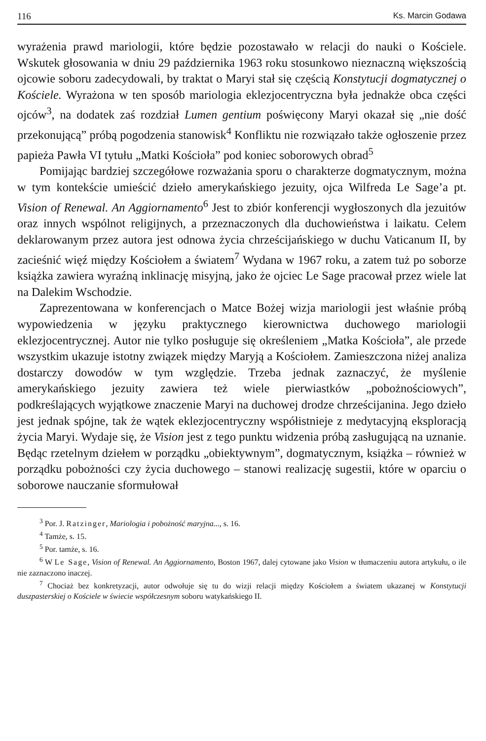116 Ks. Marcin Godawa
wyrażenia prawd mariologii, które będzie pozostawało w relacji do nauki o Kościele. Wskutek głosowania w dniu 29 października 1963 roku stosunkowo nieznaczną większością ojcowie soboru zadecydowali, by traktat o Maryi stał się częścią Konstytucji dogmatycznej o Kościele. Wyrażona w ten sposób mariologia eklezjocentryczna była jednakże obca części ojców<sup>3</sup>, na dodatek zaś rozdział Lumen gentium poświęcony Maryi okazał się „nie dość przekonującą” próbą pogodzenia stanowisk<sup>4</sup> Konfliktu nie rozwiązało także ogłoszenie przez papieża Pawła VI tytułu „Matki Kościoła” pod koniec soborowych obrad<sup>5</sup>
Pomijając bardziej szczegółowe rozważania sporu o charakterze dogmatycznym, można w tym kontekście umieścić dzieło amerykańskiego jezuity, ojca Wilfreda Le Sage’a pt. Vision of Renewal. An Aggiornamento<sup>6</sup> Jest to zbiór konferencji wygłoszonych dla jezuitów oraz innych wspólnot religijnych, a przeznaczonych dla duchowieństwa i laikatu. Celem deklarowanym przez autora jest odnowa życia chrześcijańskiego w duchu Vaticanum II, by zacieśnić więź między Kościołem a światem<sup>7</sup> Wydana w 1967 roku, a zatem tuż po soborze książka zawiera wyraźną inklinację misyjną, jako że ojciec Le Sage pracował przez wiele lat na Dalekim Wschodzie.
Zaprezentowana w konferencjach o Matce Bożej wizja mariologii jest właśnie próbą wypowiedzenia w języku praktycznego kierownictwa duchowego mariologii eklezjocentrycznej. Autor nie tylko posługuje się określeniem „Matka Kościoła”, ale przede wszystkim ukazuje istotny związek między Maryją a Kościołem. Zamieszczona niżej analiza dostarczy dowodów w tym względzie. Trzeba jednak zaznaczyć, że myślenie amerykańskiego jezuity zawiera też wiele pierwiastków „pobożnościowych”, podkreślających wyjątkowe znaczenie Maryi na duchowej drodze chrześcijanina. Jego dzieło jest jednak spójne, tak że wątek eklezjocentryczny współistnieje z medytacyjną eksploracją życia Maryi. Wydaje się, że Vision jest z tego punktu widzenia próbą zasługującą na uznanie. Będąc rzetelnym dziełem w porządku „obiektywnym”, dogmatycznym, książka – również w porządku pobożności czy życia duchowego – stanowi realizację sugestii, które w oparciu o soborowe nauczanie sformułował
<sup>3</sup> Por. J. Ratzinger, Mariologia i pobożność maryjna..., s. 16.
<sup>4</sup> Tamże, s. 15.
<sup>5</sup> Por. tamże, s. 16.
<sup>6</sup> W Le Sage, Vision of Renewal. An Aggiornamento, Boston 1967, dalej cytowane jako Vision w tłumaczeniu autora artykułu, o ile nie zaznaczono inaczej.
<sup>7</sup> Chociaż bez konkretyzacji, autor odwołuje się tu do wizji relacji między Kościołem a światem ukazanej w Konstytucji duszpasterskiej o Kościele w świecie współczesnym soboru watykańskiego II.